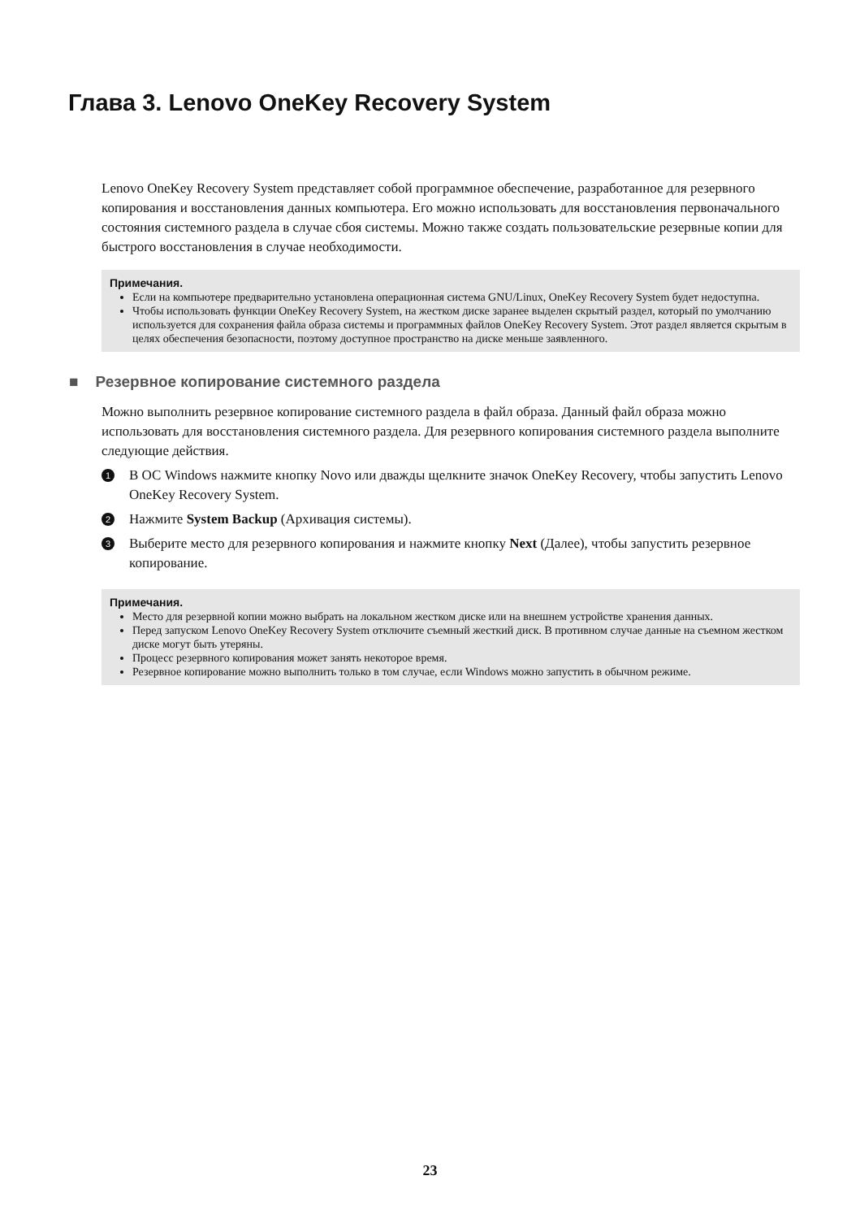Глава 3. Lenovo OneKey Recovery System
Lenovo OneKey Recovery System представляет собой программное обеспечение, разработанное для резервного копирования и восстановления данных компьютера. Его можно использовать для восстановления первоначального состояния системного раздела в случае сбоя системы. Можно также создать пользовательские резервные копии для быстрого восстановления в случае необходимости.
Примечания.
Если на компьютере предварительно установлена операционная система GNU/Linux, OneKey Recovery System будет недоступна.
Чтобы использовать функции OneKey Recovery System, на жестком диске заранее выделен скрытый раздел, который по умолчанию используется для сохранения файла образа системы и программных файлов OneKey Recovery System. Этот раздел является скрытым в целях обеспечения безопасности, поэтому доступное пространство на диске меньше заявленного.
■ Резервное копирование системного раздела
Можно выполнить резервное копирование системного раздела в файл образа. Данный файл образа можно использовать для восстановления системного раздела. Для резервного копирования системного раздела выполните следующие действия.
1 В ОС Windows нажмите кнопку Novo или дважды щелкните значок OneKey Recovery, чтобы запустить Lenovo OneKey Recovery System.
2 Нажмите System Backup (Архивация системы).
3 Выберите место для резервного копирования и нажмите кнопку Next (Далее), чтобы запустить резервное копирование.
Примечания.
Место для резервной копии можно выбрать на локальном жестком диске или на внешнем устройстве хранения данных.
Перед запуском Lenovo OneKey Recovery System отключите съемный жесткий диск. В противном случае данные на съемном жестком диске могут быть утеряны.
Процесс резервного копирования может занять некоторое время.
Резервное копирование можно выполнить только в том случае, если Windows можно запустить в обычном режиме.
23